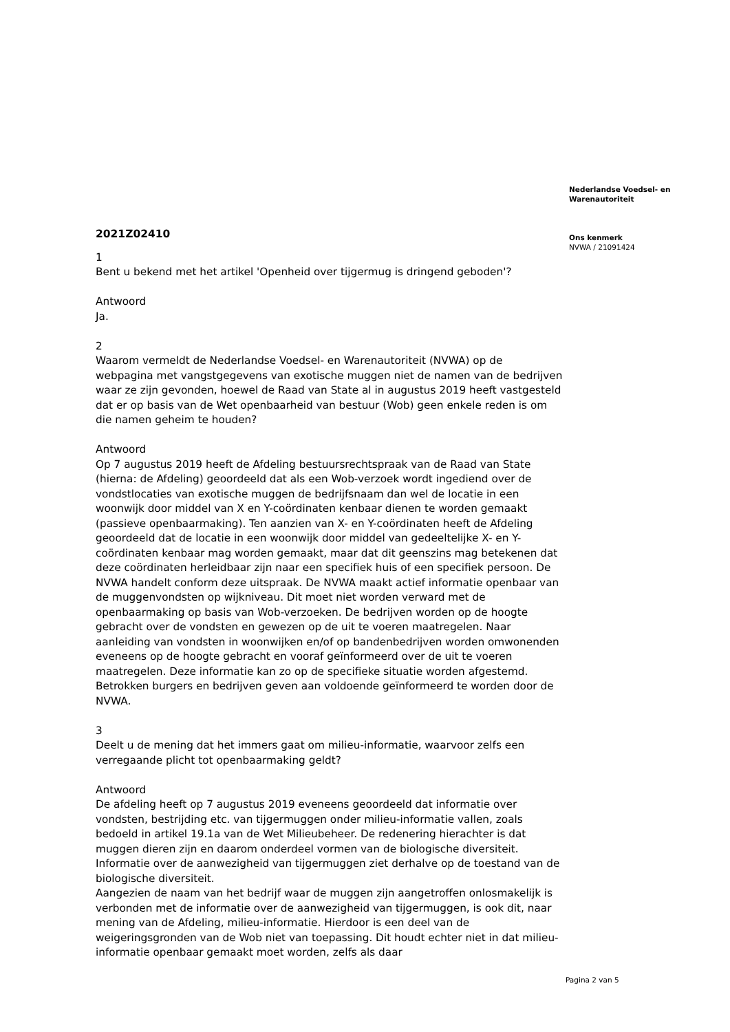2021Z02410
1
Bent u bekend met het artikel 'Openheid over tijgermug is dringend geboden'?
Antwoord
Ja.
2
Waarom vermeldt de Nederlandse Voedsel- en Warenautoriteit (NVWA) op de webpagina met vangstgegevens van exotische muggen niet de namen van de bedrijven waar ze zijn gevonden, hoewel de Raad van State al in augustus 2019 heeft vastgesteld dat er op basis van de Wet openbaarheid van bestuur (Wob) geen enkele reden is om die namen geheim te houden?
Antwoord
Op 7 augustus 2019 heeft de Afdeling bestuursrechtspraak van de Raad van State (hierna: de Afdeling) geoordeeld dat als een Wob-verzoek wordt ingediend over de vondstlocaties van exotische muggen de bedrijfsnaam dan wel de locatie in een woonwijk door middel van X en Y-coördinaten kenbaar dienen te worden gemaakt (passieve openbaarmaking). Ten aanzien van X- en Y-coördinaten heeft de Afdeling geoordeeld dat de locatie in een woonwijk door middel van gedeeltelijke X- en Y-coördinaten kenbaar mag worden gemaakt, maar dat dit geenszins mag betekenen dat deze coördinaten herleidbaar zijn naar een specifiek huis of een specifiek persoon. De NVWA handelt conform deze uitspraak. De NVWA maakt actief informatie openbaar van de muggenvondsten op wijkniveau. Dit moet niet worden verward met de openbaarmaking op basis van Wob-verzoeken. De bedrijven worden op de hoogte gebracht over de vondsten en gewezen op de uit te voeren maatregelen. Naar aanleiding van vondsten in woonwijken en/of op bandenbedrijven worden omwonenden eveneens op de hoogte gebracht en vooraf geïnformeerd over de uit te voeren maatregelen. Deze informatie kan zo op de specifieke situatie worden afgestemd. Betrokken burgers en bedrijven geven aan voldoende geïnformeerd te worden door de NVWA.
3
Deelt u de mening dat het immers gaat om milieu-informatie, waarvoor zelfs een verregaande plicht tot openbaarmaking geldt?
Antwoord
De afdeling heeft op 7 augustus 2019 eveneens geoordeeld dat informatie over vondsten, bestrijding etc. van tijgermuggen onder milieu-informatie vallen, zoals bedoeld in artikel 19.1a van de Wet Milieubeheer. De redenering hierachter is dat muggen dieren zijn en daarom onderdeel vormen van de biologische diversiteit. Informatie over de aanwezigheid van tijgermuggen ziet derhalve op de toestand van de biologische diversiteit.
Aangezien de naam van het bedrijf waar de muggen zijn aangetroffen onlosmakelijk is verbonden met de informatie over de aanwezigheid van tijgermuggen, is ook dit, naar mening van de Afdeling, milieu-informatie. Hierdoor is een deel van de weigeringsgronden van de Wob niet van toepassing. Dit houdt echter niet in dat milieu-informatie openbaar gemaakt moet worden, zelfs als daar
Nederlandse Voedsel- en
Warenautoriteit
Ons kenmerk
NVWA / 21091424
Pagina 2 van 5